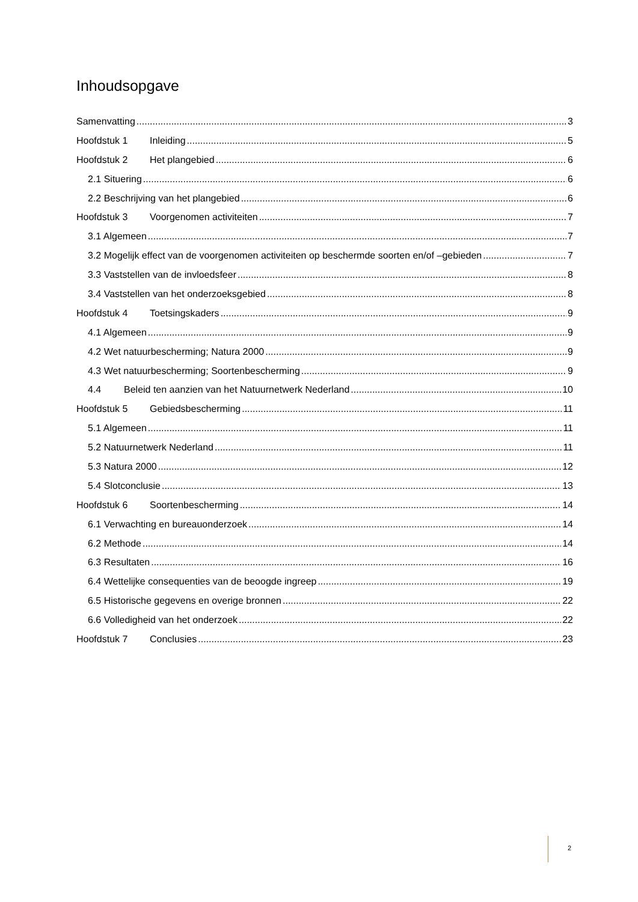Inhoudsopgave
Samenvatting 3
Hoofdstuk 1 Inleiding 5
Hoofdstuk 2 Het plangebied 6
2.1 Situering 6
2.2 Beschrijving van het plangebied 6
Hoofdstuk 3 Voorgenomen activiteiten 7
3.1 Algemeen 7
3.2 Mogelijk effect van de voorgenomen activiteiten op beschermde soorten en/of –gebieden 7
3.3 Vaststellen van de invloedsfeer 8
3.4 Vaststellen van het onderzoeksgebied 8
Hoofdstuk 4 Toetsingskaders 9
4.1 Algemeen 9
4.2 Wet natuurbescherming; Natura 2000 9
4.3 Wet natuurbescherming; Soortenbescherming 9
4.4 Beleid ten aanzien van het Natuurnetwerk Nederland 10
Hoofdstuk 5 Gebiedsbescherming 11
5.1 Algemeen 11
5.2 Natuurnetwerk Nederland 11
5.3 Natura 2000 12
5.4 Slotconclusie 13
Hoofdstuk 6 Soortenbescherming 14
6.1 Verwachting en bureauonderzoek 14
6.2 Methode 14
6.3 Resultaten 16
6.4 Wettelijke consequenties van de beoogde ingreep 19
6.5 Historische gegevens en overige bronnen 22
6.6 Volledigheid van het onderzoek 22
Hoofdstuk 7 Conclusies 23
2